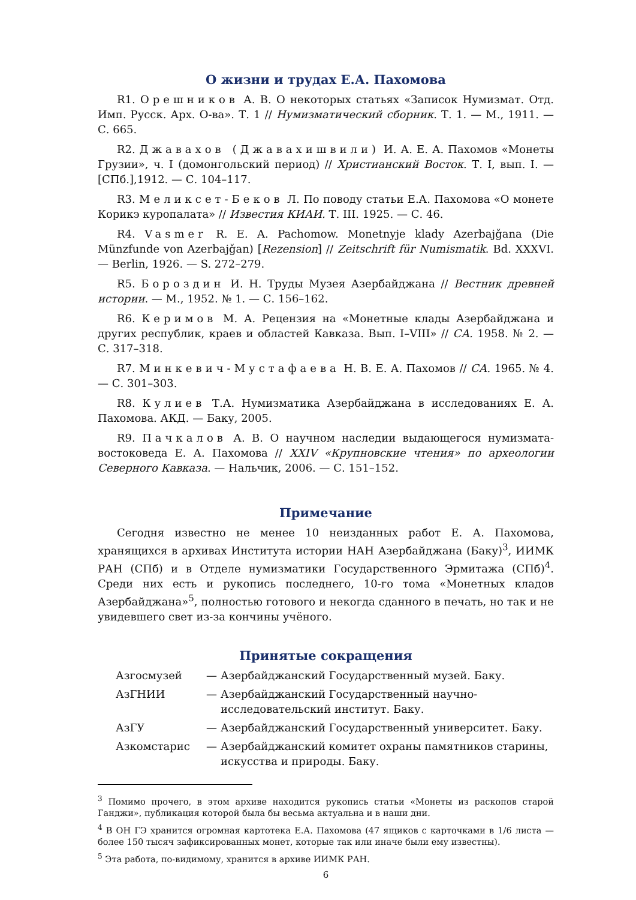О жизни и трудах Е.А. Пахомова
R1. Орешников А. В. О некоторых статьях «Записок Нумизмат. Отд. Имп. Русск. Арх. О-ва». Т. 1 // Нумизматический сборник. Т. 1. — М., 1911. — С. 665.
R2. Джавахов (Джавахишвили) И. А. Е. А. Пахомов «Монеты Грузии», ч. I (домонгольский период) // Христианский Восток. Т. I, вып. I. — [СПб.],1912. — С. 104–117.
R3. Меликсет-Беков Л. По поводу статьи Е.А. Пахомова «О монете Корикэ куропалата» // Известия КИАИ. Т. III. 1925. — С. 46.
R4. Vasmer R. E. A. Pachomow. Monetnyje klady Azerbajǧana (Die Münzfunde von Azerbajǧan) [Rezension] // Zeitschrift für Numismatik. Bd. XXXVI. — Berlin, 1926. — S. 272–279.
R5. Бороздин И. Н. Труды Музея Азербайджана // Вестник древней истории. — М., 1952. № 1. — С. 156–162.
R6. Керимов М. А. Рецензия на «Монетные клады Азербайджана и других республик, краев и областей Кавказа. Вып. I–VIII» // СА. 1958. № 2. — С. 317–318.
R7. Минкевич-Мустафаева Н. В. Е. А. Пахомов // СА. 1965. № 4. — С. 301–303.
R8. Кулиев Т.А. Нумизматика Азербайджана в исследованиях Е. А. Пахомова. АКД. — Баку, 2005.
R9. Пачкалов А. В. О научном наследии выдающегося нумизмата-востоковеда Е. А. Пахомова // XXIV «Крупновские чтения» по археологии Северного Кавказа. — Нальчик, 2006. — С. 151–152.
Примечание
Сегодня известно не менее 10 неизданных работ Е. А. Пахомова, хранящихся в архивах Института истории НАН Азербайджана (Баку)<sup>3</sup>, ИИМК РАН (СПб) и в Отделе нумизматики Государственного Эрмитажа (СПб)<sup>4</sup>. Среди них есть и рукопись последнего, 10-го тома «Монетных кладов Азербайджана»<sup>5</sup>, полностью готового и некогда сданного в печать, но так и не увидевшего свет из-за кончины учёного.
Принятые сокращения
| Азгосмузей | — | Азербайджанский Государственный музей. Баку. |
| АзГНИИ | — | Азербайджанский Государственный научно- исследовательский институт. Баку. |
| АзГУ | — | Азербайджанский Государственный университет. Баку. |
| Азкомстарис | — | Азербайджанский комитет охраны памятников старины, искусства и природы. Баку. |
<sup>3</sup> Помимо прочего, в этом архиве находится рукопись статьи «Монеты из раскопов старой Ганджи», публикация которой была бы весьма актуальна и в наши дни.
<sup>4</sup> В ОН ГЭ хранится огромная картотека Е.А. Пахомова (47 ящиков с карточками в 1/6 листа — более 150 тысяч зафиксированных монет, которые так или иначе были ему известны).
<sup>5</sup> Эта работа, по-видимому, хранится в архиве ИИМК РАН.
6